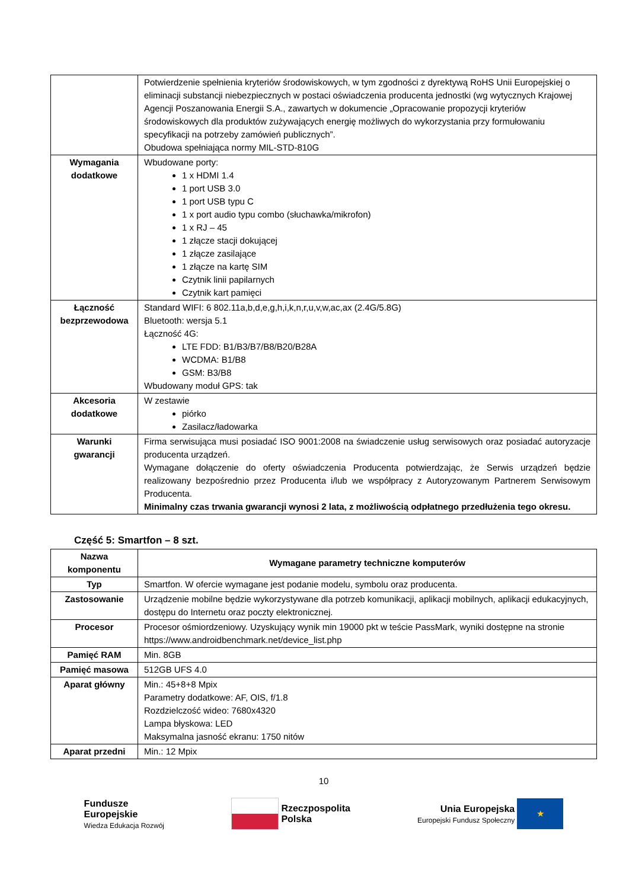| | Potwierdzenie spełnienia kryteriów środowiskowych, w tym zgodności z dyrektywą RoHS Unii Europejskiej o eliminacji substancji niebezpiecznych w postaci oświadczenia producenta jednostki (wg wytycznych Krajowej Agencji Poszanowania Energii S.A., zawartych w dokumencie „Opracowanie propozycji kryteriów środowiskowych dla produktów zużywających energię możliwych do wykorzystania przy formułowaniu specyfikacji na potrzeby zamówień publicznych”. Obudowa spełniająca normy MIL-STD-810G |
| Wymagania dodatkowe | Wbudowane porty: 1 x HDMI 1.4 1 port USB 3.0 1 port USB typu C 1 x port audio typu combo (słuchawka/mikrofon) 1 x RJ – 45 1 złącze stacji dokującej 1 złącze zasilające 1 złącze na kartę SIM Czytnik linii papilarnych Czytnik kart pamięci |
| Łączność bezprzewodowa | Standard WIFI: 6 802.11a,b,d,e,g,h,i,k,n,r,u,v,w,ac,ax (2.4G/5.8G) Bluetooth: wersja 5.1 Łączność 4G: LTE FDD: B1/B3/B7/B8/B20/B28A WCDMA: B1/B8 GSM: B3/B8 Wbudowany moduł GPS: tak |
| Akcesoria dodatkowe | W zestawie piórko Zasilacz/ładowarka |
| Warunki gwarancji | Firma serwisująca musi posiadać ISO 9001:2008 na świadczenie usług serwisowych oraz posiadać autoryzacje producenta urządzeń. Wymagane dołączenie do oferty oświadczenia Producenta potwierdzając, że Serwis urządzeń będzie realizowany bezpośrednio przez Producenta i/lub we współpracy z Autoryzowanym Partnerem Serwisowym Producenta. Minimalny czas trwania gwarancji wynosi 2 lata, z możliwością odpłatnego przedłużenia tego okresu. |
Część 5: Smartfon – 8 szt.
| Nazwa komponentu | Wymagane parametry techniczne komputerów |
| --- | --- |
| Typ | Smartfon. W ofercie wymagane jest podanie modelu, symbolu oraz producenta. |
| Zastosowanie | Urządzenie mobilne będzie wykorzystywane dla potrzeb komunikacji, aplikacji mobilnych, aplikacji edukacyjnych, dostępu do Internetu oraz poczty elektronicznej. |
| Procesor | Procesor ośmiordzeniowy. Uzyskujący wynik min 19000 pkt w teście PassMark, wyniki dostępne na stronie https://www.androidbenchmark.net/device_list.php |
| Pamięć RAM | Min. 8GB |
| Pamięć masowa | 512GB UFS 4.0 |
| Aparat główny | Min.: 45+8+8 Mpix Parametry dodatkowe: AF, OIS, f/1.8 Rozdzielczość wideo: 7680x4320 Lampa błyskowa: LED Maksymalna jasność ekranu: 1750 nitów |
| Aparat przedni | Min.: 12 Mpix |
10
Fundusze
Europejskie
Wiedza Edukacja Rozwój
Rzeczpospolita
Polska
Unia Europejska
Europejski Fundusz Społeczny ★